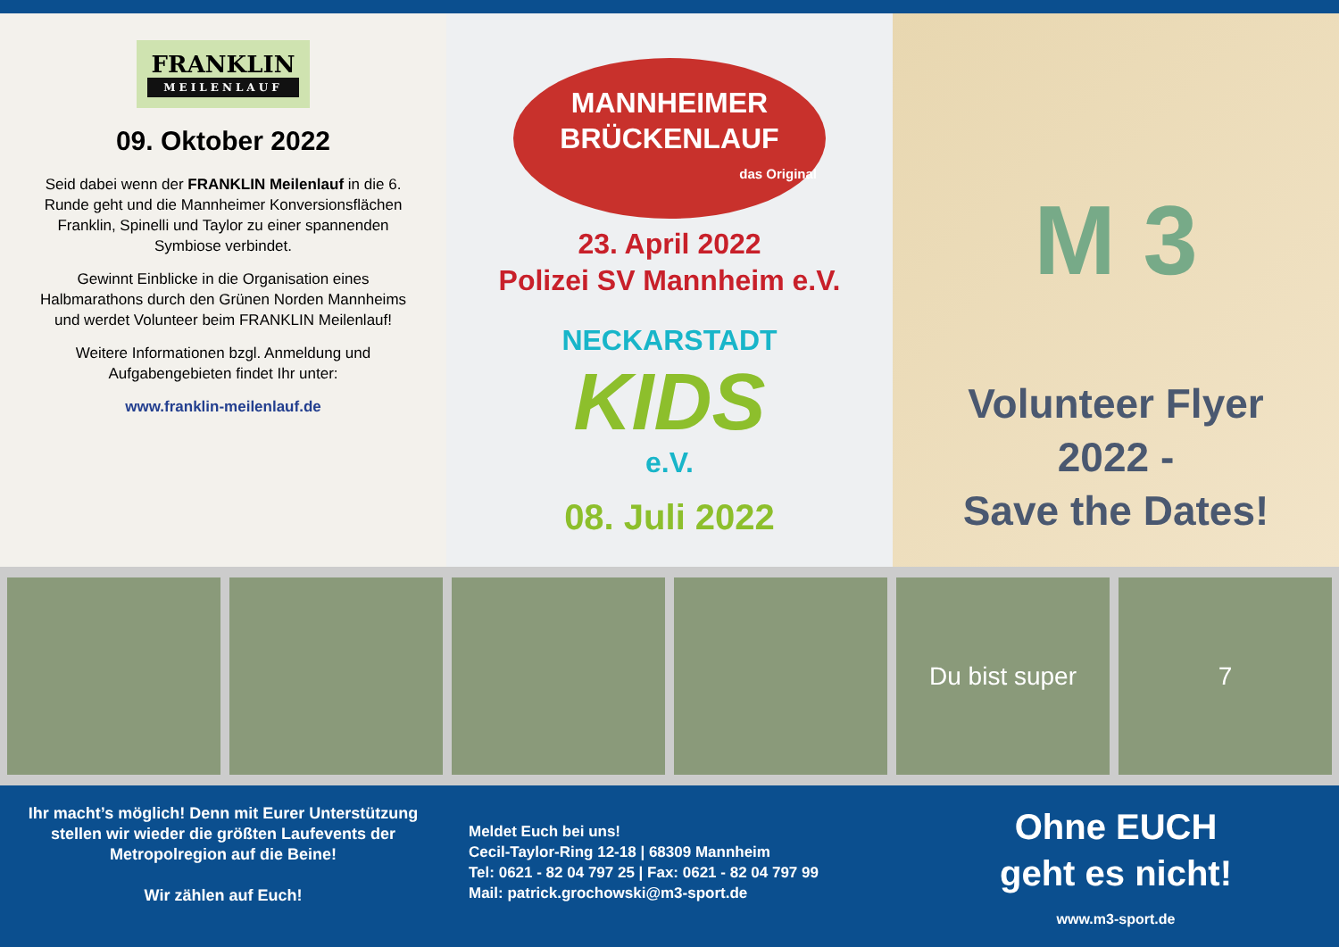FRANKLIN
MEILENLAUF
09. Oktober 2022
Seid dabei wenn der FRANKLIN Meilenlauf in die 6. Runde geht und die Mannheimer Konversionsflächen Franklin, Spinelli und Taylor zu einer spannenden Symbiose verbindet.
Gewinnt Einblicke in die Organisation eines Halbmarathons durch den Grünen Norden Mannheims und werdet Volunteer beim FRANKLIN Meilenlauf!
Weitere Informationen bzgl. Anmeldung und Aufgabengebieten findet Ihr unter:
www.franklin-meilenlauf.de
MANNHEIMER
BRÜCKENLAUF
das Original
23. April 2022
Polizei SV Mannheim e.V.
NECKARSTADT
KIDS
e.V.
08. Juli 2022
M 3
Volunteer Flyer 2022 -
Save the Dates!
Du bist super 7
Ihr macht’s möglich! Denn mit Eurer Unterstützung stellen wir wieder die größten Laufevents der Metropolregion auf die Beine!
Wir zählen auf Euch!
Meldet Euch bei uns!
Cecil-Taylor-Ring 12-18 | 68309 Mannheim
Tel: 0621 - 82 04 797 25 | Fax: 0621 - 82 04 797 99
Mail: patrick.grochowski@m3-sport.de
Ohne EUCH
geht es nicht!
www.m3-sport.de